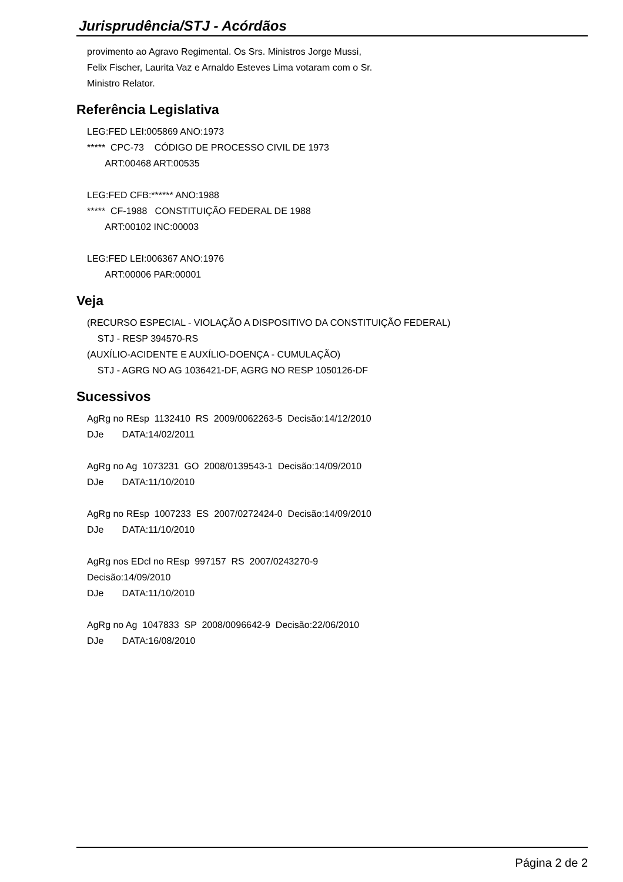Jurisprudência/STJ - Acórdãos
provimento ao Agravo Regimental. Os Srs. Ministros Jorge Mussi, Felix Fischer, Laurita Vaz e Arnaldo Esteves Lima votaram com o Sr. Ministro Relator.
Referência Legislativa
LEG:FED LEI:005869 ANO:1973 ***** CPC-73 CÓDIGO DE PROCESSO CIVIL DE 1973 ART:00468 ART:00535 LEG:FED CFB:****** ANO:1988 ***** CF-1988 CONSTITUIÇÃO FEDERAL DE 1988 ART:00102 INC:00003 LEG:FED LEI:006367 ANO:1976 ART:00006 PAR:00001
Veja
(RECURSO ESPECIAL - VIOLAÇÃO A DISPOSITIVO DA CONSTITUIÇÃO FEDERAL) STJ - RESP 394570-RS (AUXÍLIO-ACIDENTE E AUXÍLIO-DOENÇA - CUMULAÇÃO) STJ - AGRG NO AG 1036421-DF, AGRG NO RESP 1050126-DF
Sucessivos
AgRg no REsp 1132410 RS 2009/0062263-5 Decisão:14/12/2010 DJe DATA:14/02/2011 AgRg no Ag 1073231 GO 2008/0139543-1 Decisão:14/09/2010 DJe DATA:11/10/2010 AgRg no REsp 1007233 ES 2007/0272424-0 Decisão:14/09/2010 DJe DATA:11/10/2010 AgRg nos EDcl no REsp 997157 RS 2007/0243270-9 Decisão:14/09/2010 DJe DATA:11/10/2010 AgRg no Ag 1047833 SP 2008/0096642-9 Decisão:22/06/2010 DJe DATA:16/08/2010
Página 2 de 2